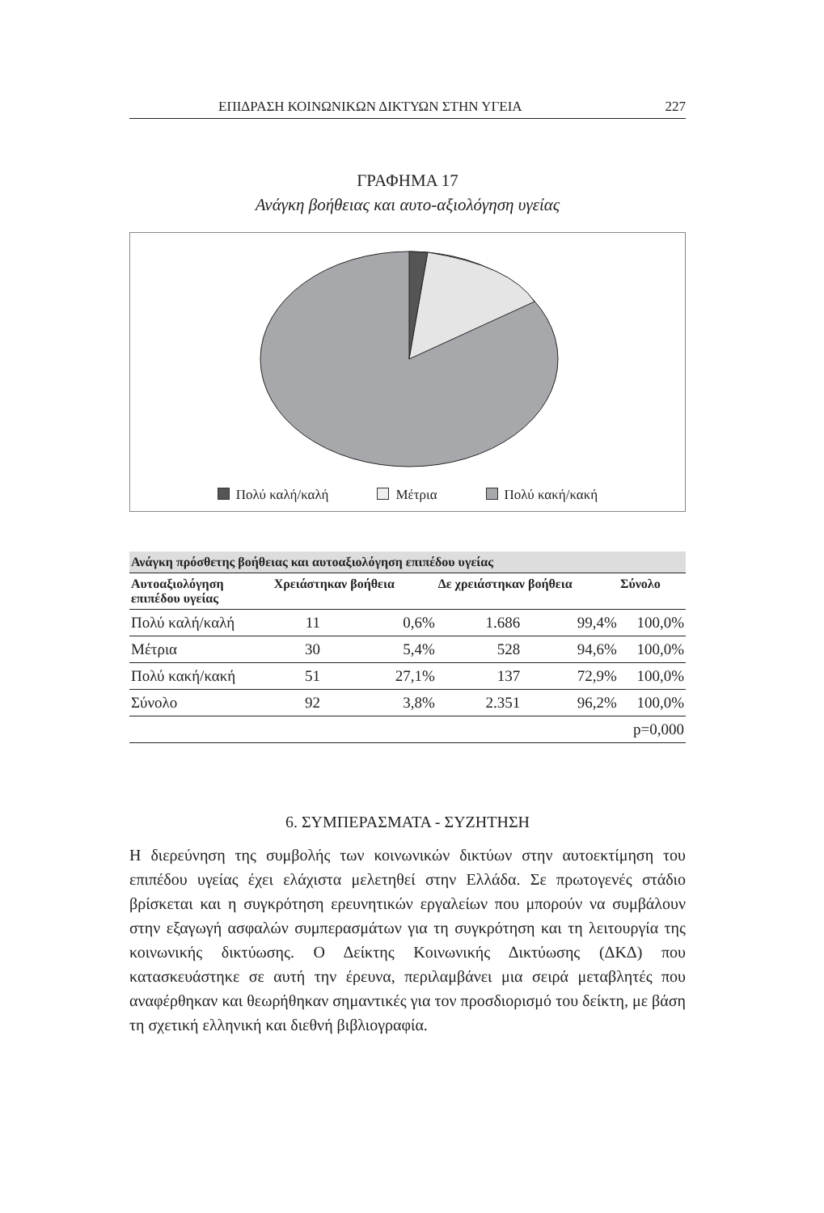ΕΠΙΔΡΑΣΗ ΚΟΙΝΩΝΙΚΩΝ ΔΙΚΤΥΩΝ ΣΤΗΝ ΥΓΕΙΑ 227
ΓΡΑΦΗΜΑ 17
Ανάγκη βοήθειας και αυτο-αξιολόγηση υγείας
Πολύ καλή/καλή Μέτρια Πολύ κακή/κακή
| Ανάγκη πρόσθετης βοήθειας και αυτοαξιολόγηση επιπέδου υγείας | | | | | |
| --- | --- | --- | --- | --- | --- |
| Αυτοαξιολόγηση επιπέδου υγείας | Χρειάστηκαν βοήθεια | | Δε χρειάστηκαν βοήθεια | | Σύνολο |
| Πολύ καλή/καλή | 11 | 0,6% | 1.686 | 99,4% | 100,0% |
| Μέτρια | 30 | 5,4% | 528 | 94,6% | 100,0% |
| Πολύ κακή/κακή | 51 | 27,1% | 137 | 72,9% | 100,0% |
| Σύνολο | 92 | 3,8% | 2.351 | 96,2% | 100,0% |
| p=0,000 | | | | | |
6. ΣΥΜΠΕΡΑΣΜΑΤΑ - ΣΥΖΗΤΗΣΗ
Η διερεύνηση της συμβολής των κοινωνικών δικτύων στην αυτοεκτίμηση του επιπέδου υγείας έχει ελάχιστα μελετηθεί στην Ελλάδα. Σε πρωτογενές στάδιο βρίσκεται και η συγκρότηση ερευνητικών εργαλείων που μπορούν να συμβάλουν στην εξαγωγή ασφαλών συμπερασμάτων για τη συγκρότηση και τη λειτουργία της κοινωνικής δικτύωσης. Ο Δείκτης Κοινωνικής Δικτύωσης (ΔΚΔ) που κατασκευάστηκε σε αυτή την έρευνα, περιλαμβάνει μια σειρά μεταβλητές που αναφέρθηκαν και θεωρήθηκαν σημαντικές για τον προσδιορισμό του δείκτη, με βάση τη σχετική ελληνική και διεθνή βιβλιογραφία.